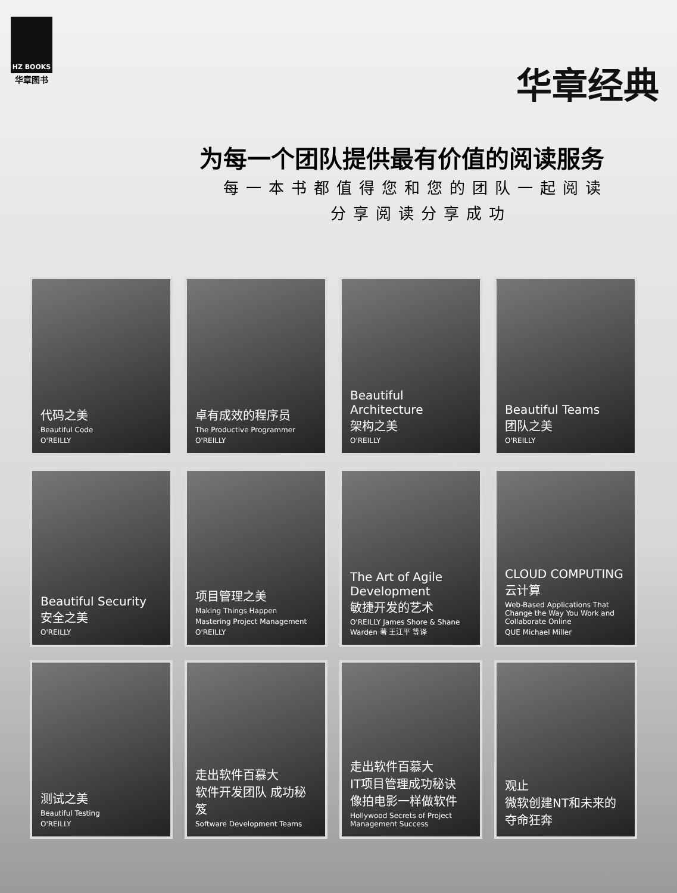HZ BOOKS
华章图书
华章经典
为每一个团队提供最有价值的阅读服务
每一本书都值得您和您的团队一起阅读
分享阅读分享成功
代码之美
Beautiful Code
O'REILLY
卓有成效的程序员
The Productive Programmer
O'REILLY
Beautiful Architecture
架构之美
O'REILLY
Beautiful Teams
团队之美
O'REILLY
Beautiful Security
安全之美
O'REILLY
项目管理之美
Making Things Happen
Mastering Project Management
O'REILLY
The Art of Agile Development
敏捷开发的艺术
O'REILLY James Shore & Shane Warden 著 王江平 等译
CLOUD COMPUTING
云计算
Web-Based Applications That Change the Way You Work and Collaborate Online
QUE Michael Miller
测试之美
Beautiful Testing
O'REILLY
走出软件百慕大
软件开发团队 成功秘笈
Software Development Teams
走出软件百慕大
IT项目管理成功秘诀
像拍电影一样做软件
Hollywood Secrets of Project Management Success
观止
微软创建NT和未来的夺命狂奔